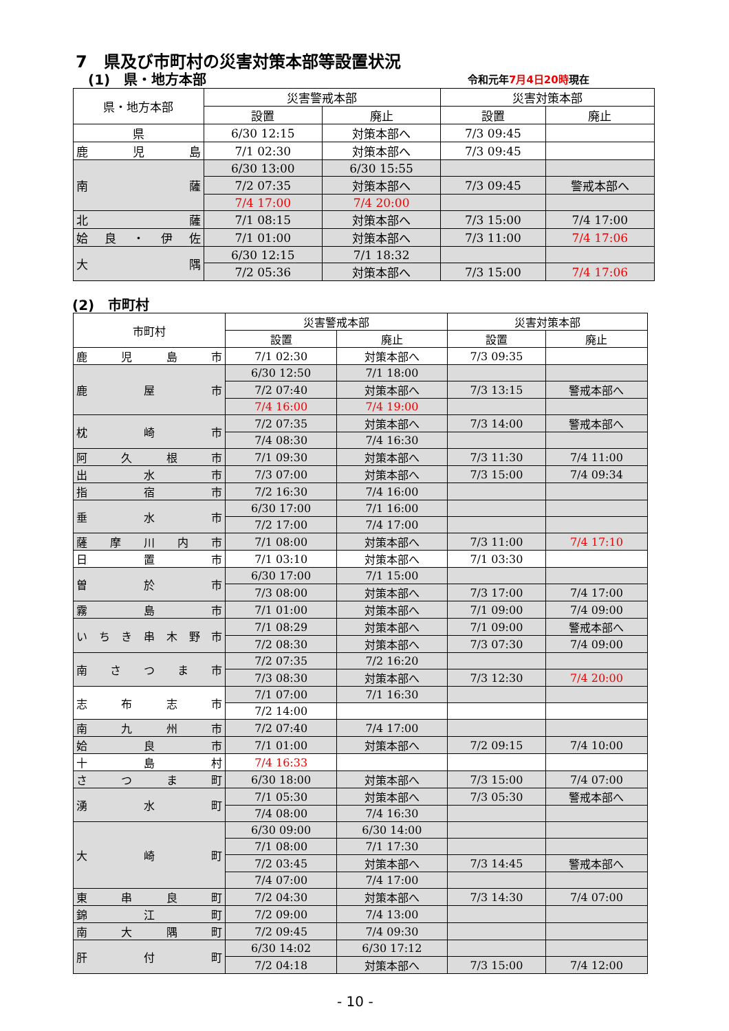7　県及び市町村の災害対策本部等設置状況
(1)　県・地方本部 令和元年7月4日20時現在
| 県・地方本部 | 災害警戒本部 | | 災害対策本部 | |
| --- | --- | --- | --- | --- |
| | 設置 | 廃止 | 設置 | 廃止 |
| 県 | 6/30 12:15 | 対策本部へ | 7/3 09:45 | |
| 鹿児島 | 7/1 02:30 | 対策本部へ | 7/3 09:45 | |
| 南薩 | 6/30 13:00 | 6/30 15:55 | | |
| | 7/2 07:35 | 対策本部へ | 7/3 09:45 | 警戒本部へ |
| | 7/4 17:00 | 7/4 20:00 | | |
| 北薩 | 7/1 08:15 | 対策本部へ | 7/3 15:00 | 7/4 17:00 |
| 姶良・伊佐 | 7/1 01:00 | 対策本部へ | 7/3 11:00 | 7/4 17:06 |
| 大隅 | 6/30 12:15 | 7/1 18:32 | | |
| | 7/2 05:36 | 対策本部へ | 7/3 15:00 | 7/4 17:06 |
(2)　市町村
| 市町村 | 災害警戒本部 | | 災害対策本部 | |
| --- | --- | --- | --- | --- |
| | 設置 | 廃止 | 設置 | 廃止 |
| 鹿児島市 | 7/1 02:30 | 対策本部へ | 7/3 09:35 | |
| 鹿屋市 | 6/30 12:50 | 7/1 18:00 | | |
| | 7/2 07:40 | 対策本部へ | 7/3 13:15 | 警戒本部へ |
| | 7/4 16:00 | 7/4 19:00 | | |
| 枕崎市 | 7/2 07:35 | 対策本部へ | 7/3 14:00 | 警戒本部へ |
| | 7/4 08:30 | 7/4 16:30 | | |
| 阿久根市 | 7/1 09:30 | 対策本部へ | 7/3 11:30 | 7/4 11:00 |
| 出水市 | 7/3 07:00 | 対策本部へ | 7/3 15:00 | 7/4 09:34 |
| 指宿市 | 7/2 16:30 | 7/4 16:00 | | |
| 垂水市 | 6/30 17:00 | 7/1 16:00 | | |
| | 7/2 17:00 | 7/4 17:00 | | |
| 薩摩川内市 | 7/1 08:00 | 対策本部へ | 7/3 11:00 | 7/4 17:10 |
| 日置市 | 7/1 03:10 | 対策本部へ | 7/1 03:30 | |
| 曽於市 | 6/30 17:00 | 7/1 15:00 | | |
| | 7/3 08:00 | 対策本部へ | 7/3 17:00 | 7/4 17:00 |
| 霧島市 | 7/1 01:00 | 対策本部へ | 7/1 09:00 | 7/4 09:00 |
| いちき串木野市 | 7/1 08:29 | 対策本部へ | 7/1 09:00 | 警戒本部へ |
| | 7/2 08:30 | 対策本部へ | 7/3 07:30 | 7/4 09:00 |
| 南さつま市 | 7/2 07:35 | 7/2 16:20 | | |
| | 7/3 08:30 | 対策本部へ | 7/3 12:30 | 7/4 20:00 |
| 志布志市 | 7/1 07:00 | 7/1 16:30 | | |
| | 7/2 14:00 | | | |
| 南九州市 | 7/2 07:40 | 7/4 17:00 | | |
| 姶良市 | 7/1 01:00 | 対策本部へ | 7/2 09:15 | 7/4 10:00 |
| 十島村 | 7/4 16:33 | | | |
| さつま町 | 6/30 18:00 | 対策本部へ | 7/3 15:00 | 7/4 07:00 |
| 湧水町 | 7/1 05:30 | 対策本部へ | 7/3 05:30 | 警戒本部へ |
| | 7/4 08:00 | 7/4 16:30 | | |
| 大崎町 | 6/30 09:00 | 6/30 14:00 | | |
| | 7/1 08:00 | 7/1 17:30 | | |
| | 7/2 03:45 | 対策本部へ | 7/3 14:45 | 警戒本部へ |
| | 7/4 07:00 | 7/4 17:00 | | |
| 東串良町 | 7/2 04:30 | 対策本部へ | 7/3 14:30 | 7/4 07:00 |
| 錦江町 | 7/2 09:00 | 7/4 13:00 | | |
| 南大隅町 | 7/2 09:45 | 7/4 09:30 | | |
| 肝付町 | 6/30 14:02 | 6/30 17:12 | | |
| | 7/2 04:18 | 対策本部へ | 7/3 15:00 | 7/4 12:00 |
- 10 -